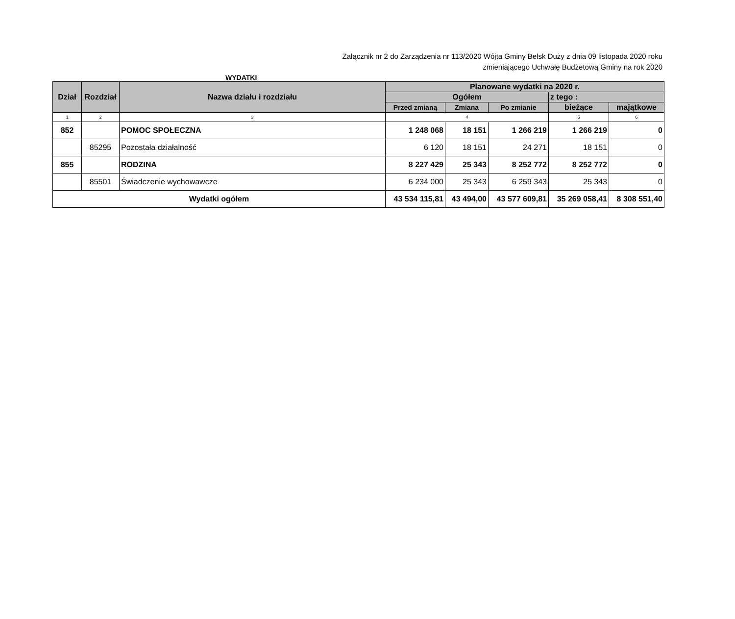Załącznik nr 2 do Zarządzenia nr 113/2020 Wójta Gminy Belsk Duży z dnia 09 listopada 2020 roku
zmieniającego Uchwałę Budżetową Gminy na rok 2020
WYDATKI
| Dział | Rozdział | Nazwa działu i rozdziału | Planowane wydatki na 2020 r. | | | | |
| --- | --- | --- | --- | --- | --- | --- | --- |
| | | | Ogółem | | | z tego : | |
| | | | | | | bieżące | majątkowe |
| | | | Przed zmianą | Zmiana | Po zmianie | | |
| 1 | 2 | 3 | 4 | | | 5 | 6 |
| 852 | | POMOC SPOŁECZNA | 1 248 068 | 18 151 | 1 266 219 | 1 266 219 | 0 |
| | 85295 | Pozostała działalność | 6 120 | 18 151 | 24 271 | 18 151 | 0 |
| 855 | | RODZINA | 8 227 429 | 25 343 | 8 252 772 | 8 252 772 | 0 |
| | 85501 | Świadczenie wychowawcze | 6 234 000 | 25 343 | 6 259 343 | 25 343 | 0 |
| Wydatki ogółem | | | 43 534 115,81 | 43 494,00 | 43 577 609,81 | 35 269 058,41 | 8 308 551,40 |